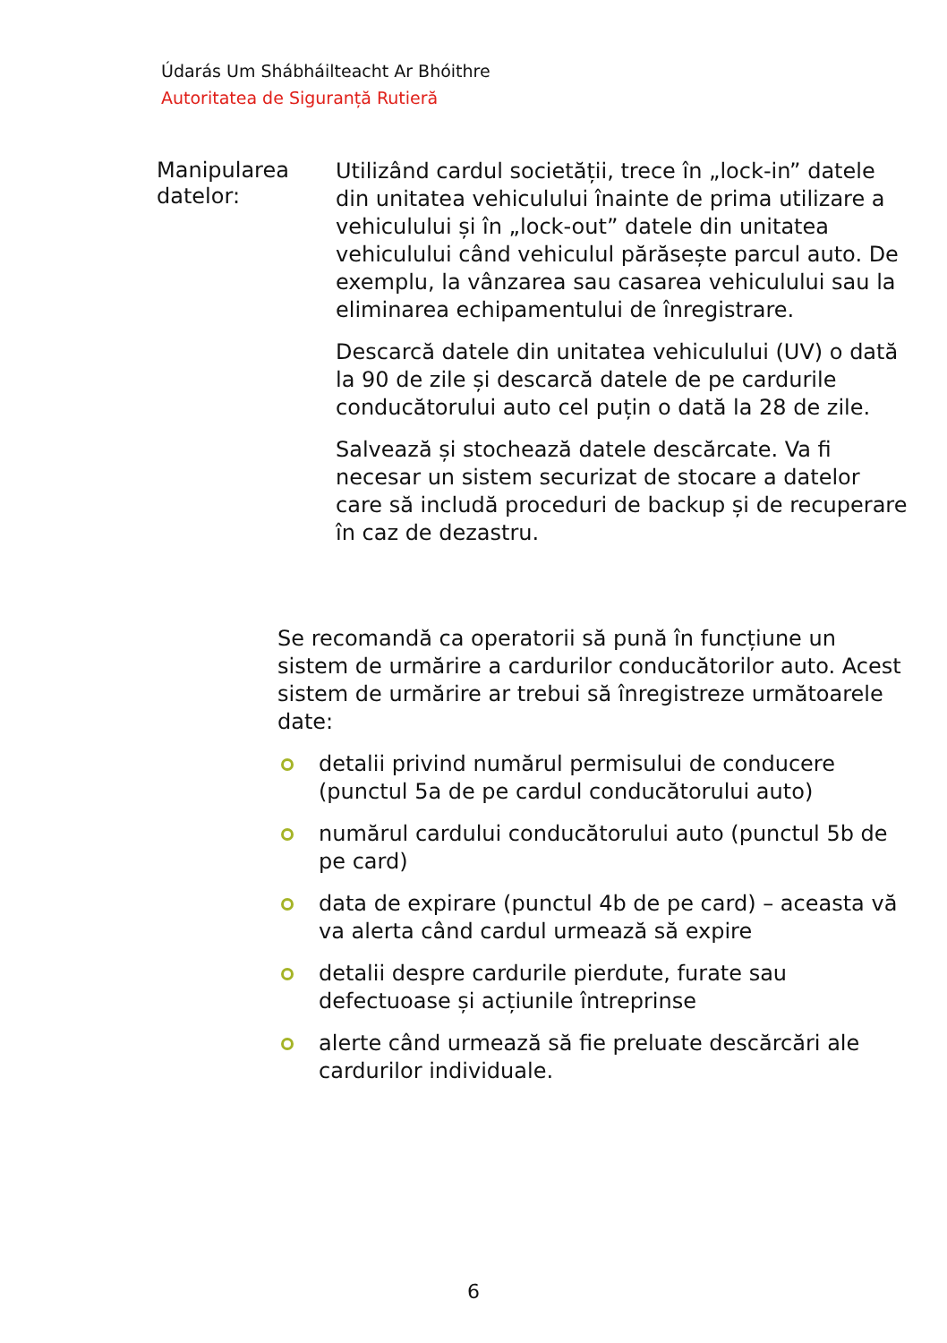Údarás Um Shábháilteacht Ar Bhóithre
Autoritatea de Siguranță Rutieră
Manipularea datelor:
Utilizând cardul societății, trece în „lock-in” datele din unitatea vehiculului înainte de prima utilizare a vehiculului și în „lock-out” datele din unitatea vehiculului când vehiculul părăsește parcul auto. De exemplu, la vânzarea sau casarea vehiculului sau la eliminarea echipamentului de înregistrare.
Descarcă datele din unitatea vehiculului (UV) o dată la 90 de zile și descarcă datele de pe cardurile conducătorului auto cel puțin o dată la 28 de zile.
Salvează și stochează datele descărcate. Va fi necesar un sistem securizat de stocare a datelor care să includă proceduri de backup și de recuperare în caz de dezastru.
Se recomandă ca operatorii să pună în funcțiune un sistem de urmărire a cardurilor conducătorilor auto. Acest sistem de urmărire ar trebui să înregistreze următoarele date:
detalii privind numărul permisului de conducere (punctul 5a de pe cardul conducătorului auto)
numărul cardului conducătorului auto (punctul 5b de pe card)
data de expirare (punctul 4b de pe card) – aceasta vă va alerta când cardul urmează să expire
detalii despre cardurile pierdute, furate sau defectuoase și acțiunile întreprinse
alerte când urmează să fie preluate descărcări ale cardurilor individuale.
6